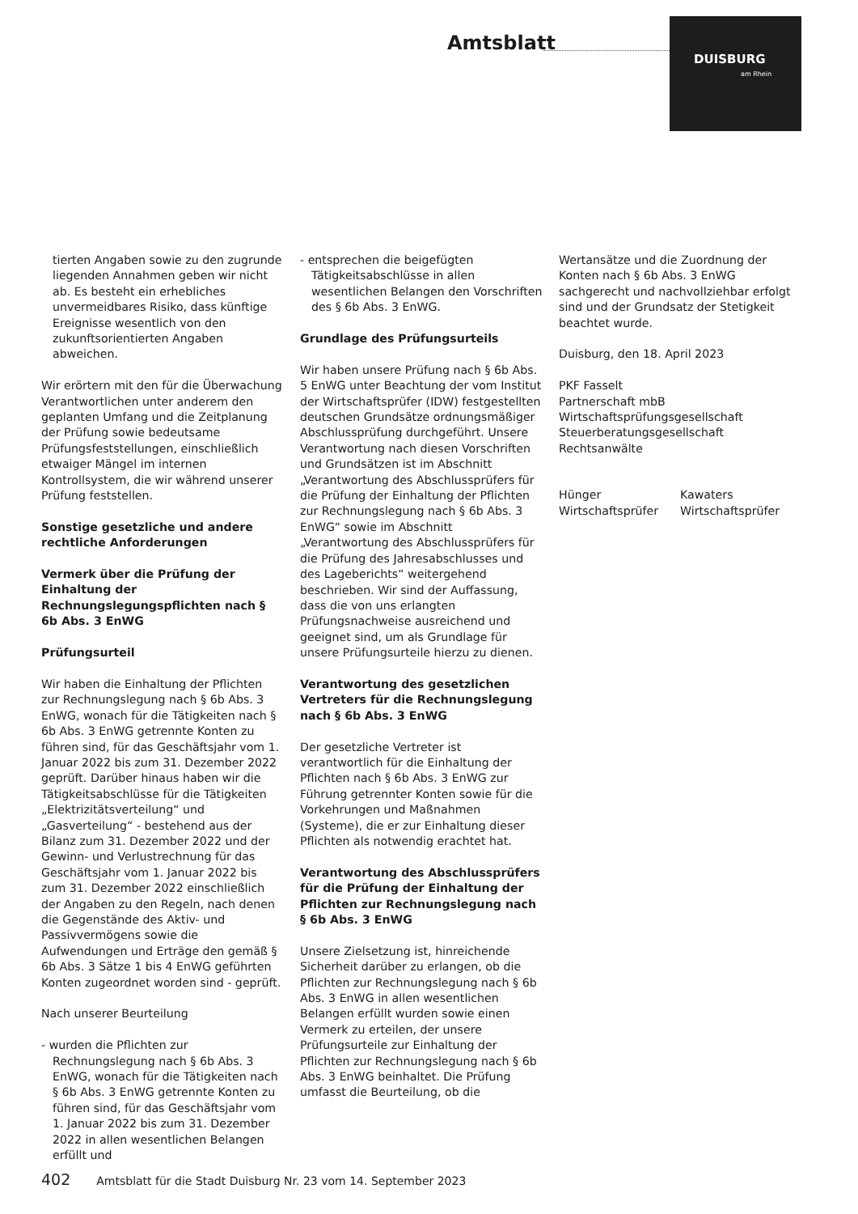Amtsblatt
DUISBURG
am Rhein
tierten Angaben sowie zu den zugrunde liegenden Annahmen geben wir nicht ab. Es besteht ein erhebliches unvermeidbares Risiko, dass künftige Ereignisse wesentlich von den zukunftsorientierten Angaben abweichen.
Wir erörtern mit den für die Überwachung Verantwortlichen unter anderem den geplanten Umfang und die Zeitplanung der Prüfung sowie bedeutsame Prüfungsfeststellungen, einschließlich etwaiger Mängel im internen Kontrollsystem, die wir während unserer Prüfung feststellen.
Sonstige gesetzliche und andere rechtliche Anforderungen
Vermerk über die Prüfung der Einhaltung der Rechnungslegungspflichten nach § 6b Abs. 3 EnWG
Prüfungsurteil
Wir haben die Einhaltung der Pflichten zur Rechnungslegung nach § 6b Abs. 3 EnWG, wonach für die Tätigkeiten nach § 6b Abs. 3 EnWG getrennte Konten zu führen sind, für das Geschäftsjahr vom 1. Januar 2022 bis zum 31. Dezember 2022 geprüft. Darüber hinaus haben wir die Tätigkeitsabschlüsse für die Tätigkeiten „Elektrizitätsverteilung“ und „Gasverteilung“ - bestehend aus der Bilanz zum 31. Dezember 2022 und der Gewinn- und Verlustrechnung für das Geschäftsjahr vom 1. Januar 2022 bis zum 31. Dezember 2022 einschließlich der Angaben zu den Regeln, nach denen die Gegenstände des Aktiv- und Passivvermögens sowie die Aufwendungen und Erträge den gemäß § 6b Abs. 3 Sätze 1 bis 4 EnWG geführten Konten zugeordnet worden sind - geprüft.
Nach unserer Beurteilung
- wurden die Pflichten zur Rechnungslegung nach § 6b Abs. 3 EnWG, wonach für die Tätigkeiten nach § 6b Abs. 3 EnWG getrennte Konten zu führen sind, für das Geschäftsjahr vom 1. Januar 2022 bis zum 31. Dezember 2022 in allen wesentlichen Belangen erfüllt und
- entsprechen die beigefügten Tätigkeitsabschlüsse in allen wesentlichen Belangen den Vorschriften des § 6b Abs. 3 EnWG.
Grundlage des Prüfungsurteils
Wir haben unsere Prüfung nach § 6b Abs. 5 EnWG unter Beachtung der vom Institut der Wirtschaftsprüfer (IDW) festgestellten deutschen Grundsätze ordnungsmäßiger Abschlussprüfung durchgeführt. Unsere Verantwortung nach diesen Vorschriften und Grundsätzen ist im Abschnitt „Verantwortung des Abschlussprüfers für die Prüfung der Einhaltung der Pflichten zur Rechnungslegung nach § 6b Abs. 3 EnWG“ sowie im Abschnitt „Verantwortung des Abschlussprüfers für die Prüfung des Jahresabschlusses und des Lageberichts“ weitergehend beschrieben. Wir sind der Auffassung, dass die von uns erlangten Prüfungsnachweise ausreichend und geeignet sind, um als Grundlage für unsere Prüfungsurteile hierzu zu dienen.
Verantwortung des gesetzlichen Vertreters für die Rechnungslegung nach § 6b Abs. 3 EnWG
Der gesetzliche Vertreter ist verantwortlich für die Einhaltung der Pflichten nach § 6b Abs. 3 EnWG zur Führung getrennter Konten sowie für die Vorkehrungen und Maßnahmen (Systeme), die er zur Einhaltung dieser Pflichten als notwendig erachtet hat.
Verantwortung des Abschlussprüfers für die Prüfung der Einhaltung der Pflichten zur Rechnungslegung nach § 6b Abs. 3 EnWG
Unsere Zielsetzung ist, hinreichende Sicherheit darüber zu erlangen, ob die Pflichten zur Rechnungslegung nach § 6b Abs. 3 EnWG in allen wesentlichen Belangen erfüllt wurden sowie einen Vermerk zu erteilen, der unsere Prüfungsurteile zur Einhaltung der Pflichten zur Rechnungslegung nach § 6b Abs. 3 EnWG beinhaltet. Die Prüfung umfasst die Beurteilung, ob die
Wertansätze und die Zuordnung der Konten nach § 6b Abs. 3 EnWG sachgerecht und nachvollziehbar erfolgt sind und der Grundsatz der Stetigkeit beachtet wurde.
Duisburg, den 18. April 2023
PKF Fasselt
Partnerschaft mbB
Wirtschaftsprüfungsgesellschaft
Steuerberatungsgesellschaft
Rechtsanwälte
Hünger
Wirtschaftsprüfer
Kawaters
Wirtschaftsprüfer
402 Amtsblatt für die Stadt Duisburg Nr. 23 vom 14. September 2023